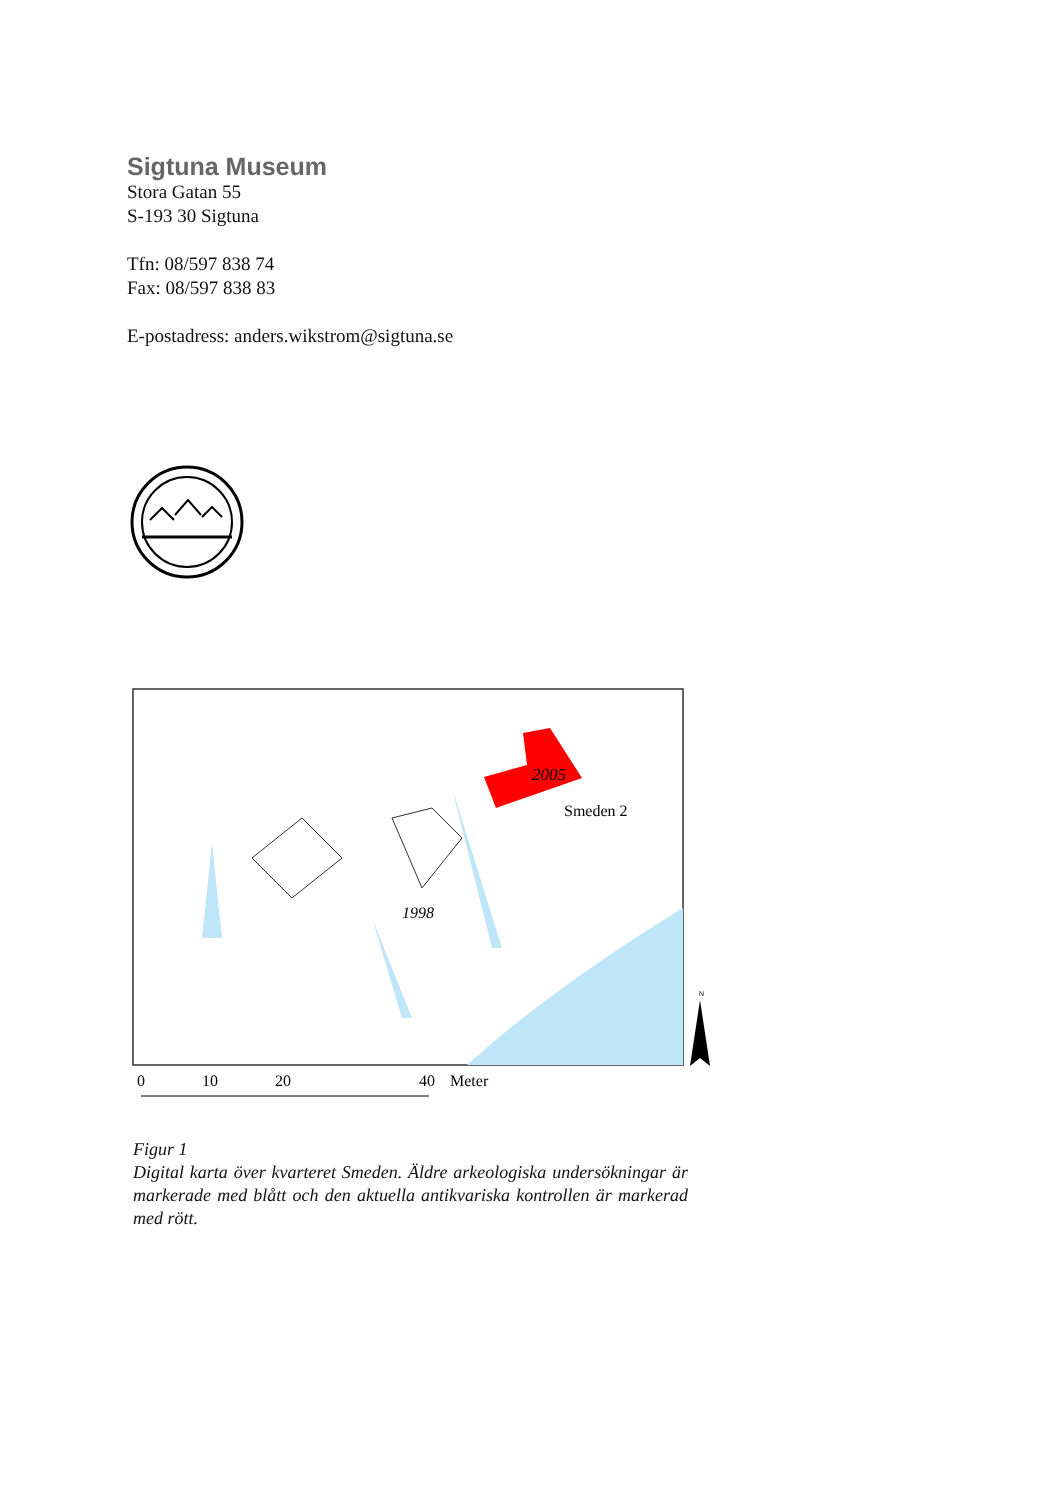Sigtuna Museum
Stora Gatan 55
S-193 30 Sigtuna
Tfn: 08/597 838 74
Fax: 08/597 838 83
E-postadress: anders.wikstrom@sigtuna.se
2005
Smeden 2
1998
N
0
10
20
40
Meter
Figur 1
Digital karta över kvarteret Smeden. Äldre arkeologiska undersökningar är markerade med blått och den aktuella antikvariska kontrollen är markerad med rött.